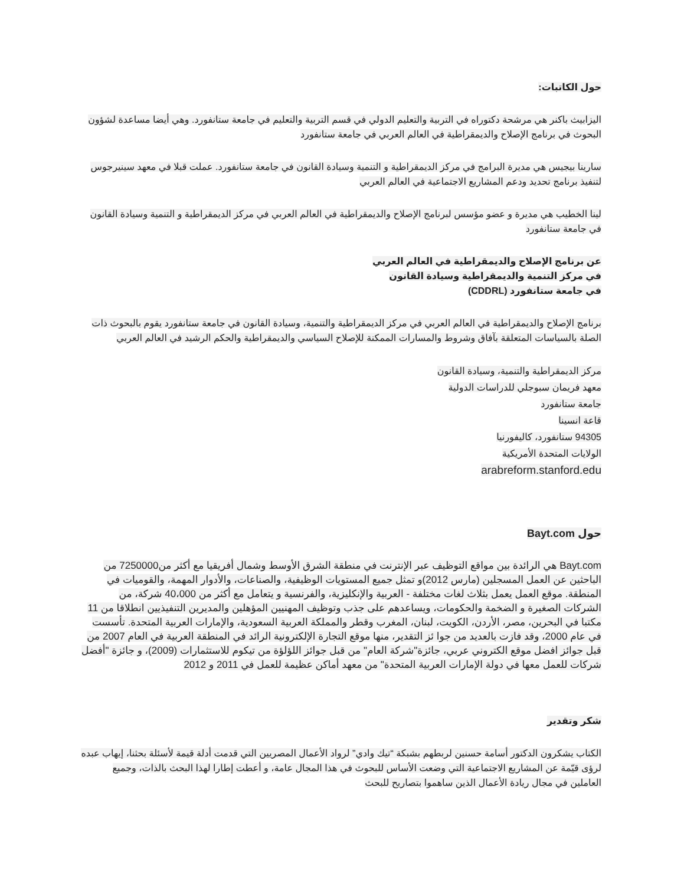حول الكاتبات:
اليزابيث باكنر هي مرشحة دكتوراه في التربية والتعليم الدولي في قسم التربية والتعليم في جامعة ستانفورد. وهي أيضا مساعدة لشؤون البحوث في برنامج الإصلاح والديمقراطية في العالم العربي في جامعة ستانفورد
سارينا بيجيس هي مديرة البرامج في مركز الديمقراطية و التنمية وسيادة القانون في جامعة ستانفورد. عملت قبلا في معهد سينيرجوس لتنفيذ برنامج تحديد ودعم المشاريع الاجتماعية في العالم العربي
لينا الخطيب هي مديرة و عضو مؤسس لبرنامج الإصلاح والديمقراطية في العالم العربي في مركز الديمقراطية و التنمية وسيادة القانون في جامعة ستانفورد
عن برنامج الإصلاح والديمقراطية في العالم العربي
في مركز التنمية والديمقراطية وسيادة القانون
في جامعة ستانفورد (CDDRL)
برنامج الإصلاح والديمقراطية في العالم العربي في مركز الديمقراطية والتنمية، وسيادة القانون في جامعة ستانفورد يقوم بالبحوث ذات الصلة بالسياسات المتعلقة بآفاق وشروط والمسارات الممكنة للإصلاح السياسي والديمقراطية والحكم الرشيد في العالم العربي
مركز الديمقراطية والتنمية، وسيادة القانون
معهد فريمان سبوجلي للدراسات الدولية
جامعة ستانفورد
قاعة انسينا
94305 ستانفورد، كاليفورنيا
الولايات المتحدة الأمريكية
arabreform.stanford.edu
حول Bayt.com
Bayt.com هي الرائدة بين مواقع التوظيف عبر الإنترنت في منطقة الشرق الأوسط وشمال أفريقيا مع أكثر من7250000 من الباحثين عن العمل المسجلين (مارس 2012)و تمثل جميع المستويات الوظيفية، والصناعات، والأدوار المهمة، والقوميات في المنطقة. موقع العمل يعمل بثلاث لغات مختلفة - العربية والإنكليزية، والفرنسية و يتعامل مع أكثر من 40،000 شركة، من الشركات الصغيرة و الضخمة والحكومات، ويساعدهم على جذب وتوظيف المهنيين المؤهلين والمديرين التنفيذيين انطلاقا من 11 مكتبا في البحرين، مصر، الأردن، الكويت، لبنان، المغرب وقطر والمملكة العربية السعودية، والإمارات العربية المتحدة. تأسست في عام 2000، وقد فازت بالعديد من جوا ئز التقدير، منها موقع التجارة الإلكترونية الرائد في المنطقة العربية في العام 2007 من قبل جوائز افضل موقع الكتروني عربي، جائزة"شركة العام" من قبل جوائز اللؤلؤة من تيكوم للاستثمارات (2009)، و جائزة "أفضل شركات للعمل معها في دولة الإمارات العربية المتحدة" من معهد أماكن عظيمة للعمل في 2011 و 2012
شكر وتقدير
الكتاب يشكرون الدكتور أسامة حسنين لربطهم بشبكة “تيك وادي” لرواد الأعمال المصريين التي قدمت أدلة قيمة لأسئلة بحثنا، إيهاب عبده لرؤى قيّمة عن المشاريع الاجتماعية التي وضعت الأساس للبحوث في هذا المجال عامة، و أعطت إطارا لهذا البحث بالذات، وجميع العاملين في مجال ريادة الأعمال الذين ساهموا بتصاريح للبحث